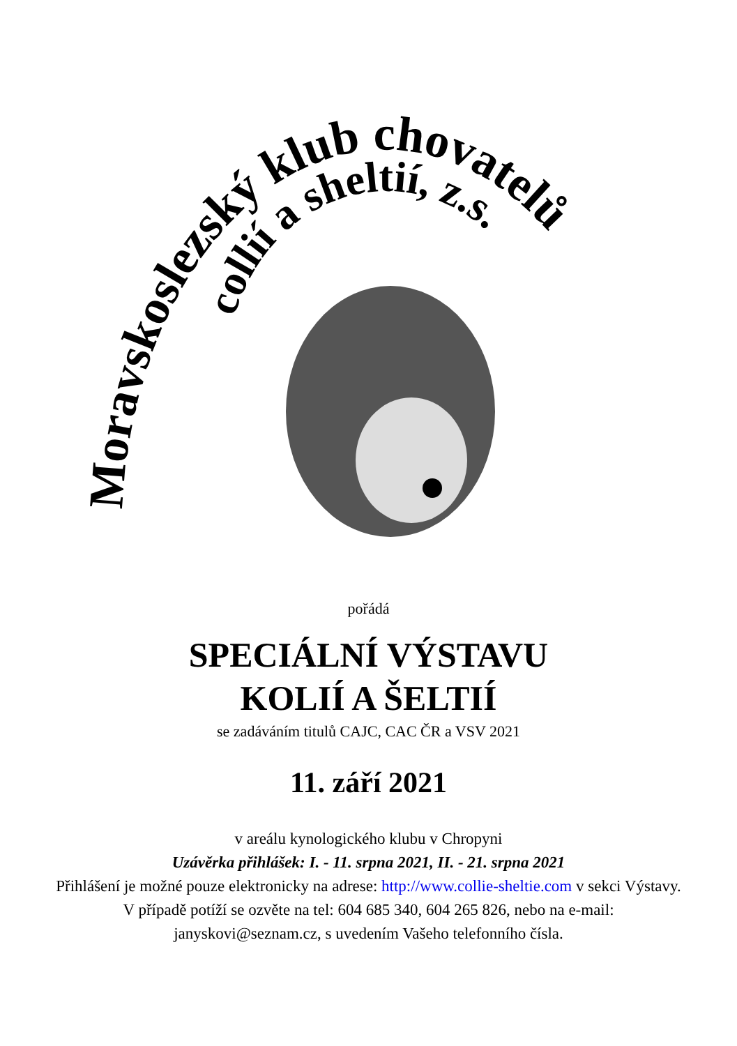Moravskoslezský klub chovatelů
collií a sheltií, z.s.
pořádá
SPECIÁLNÍ VÝSTAVU
KOLIÍ A ŠELTIÍ
se zadáváním titulů CAJC, CAC ČR a VSV 2021
11. září 2021
v areálu kynologického klubu v Chropyni
Uzávěrka přihlášek: I. - 11. srpna 2021, II. - 21. srpna 2021
Přihlášení je možné pouze elektronicky na adrese: http://www.collie-sheltie.com v sekci Výstavy. V případě potíží se ozvěte na tel: 604 685 340, 604 265 826, nebo na e-mail: janyskovi@seznam.cz, s uvedením Vašeho telefonního čísla.